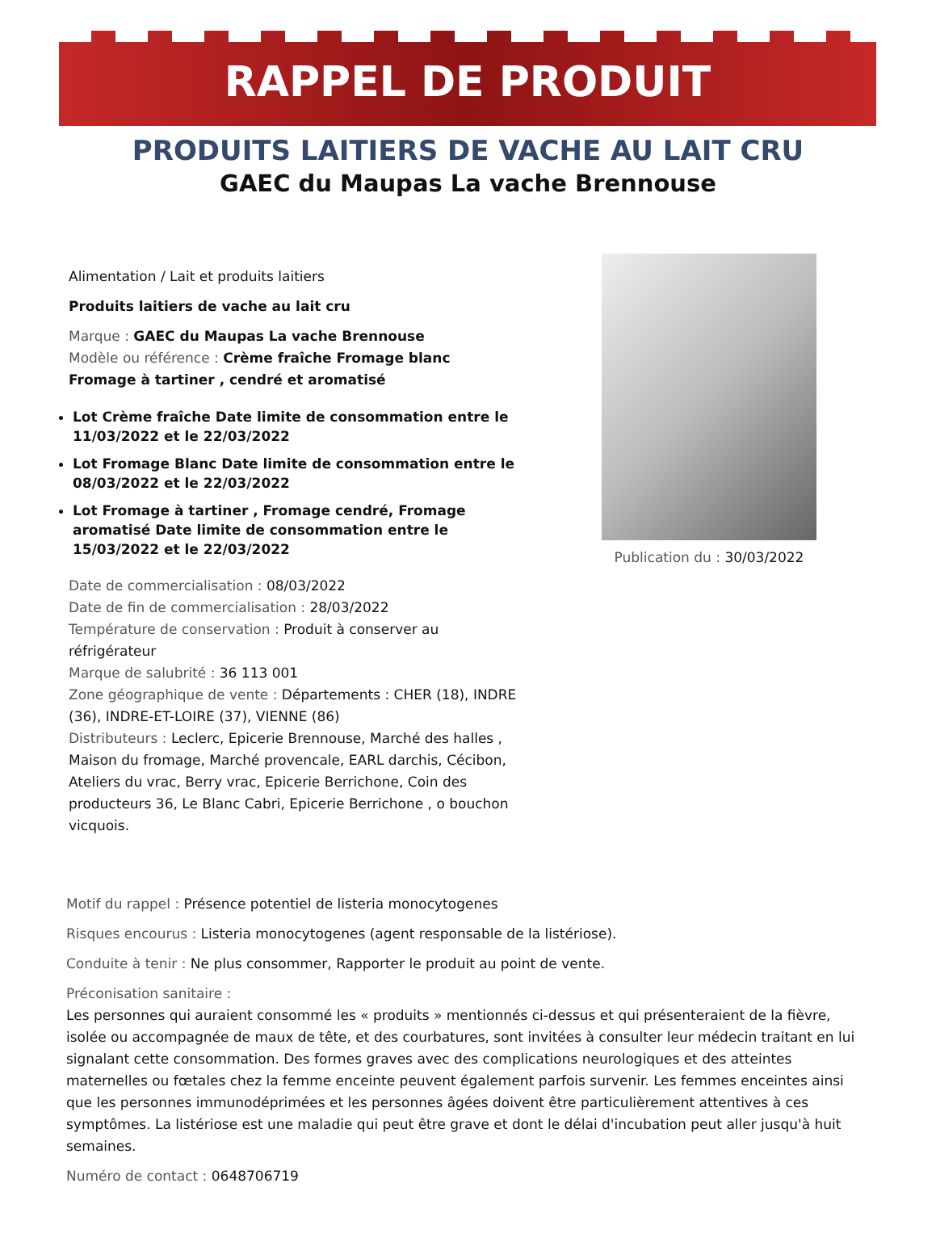RAPPEL DE PRODUIT
PRODUITS LAITIERS DE VACHE AU LAIT CRU
GAEC du Maupas La vache Brennouse
Alimentation / Lait et produits laitiers
Produits laitiers de vache au lait cru
Marque : GAEC du Maupas La vache Brennouse
Modèle ou référence : Crème fraîche Fromage blanc Fromage à tartiner , cendré et aromatisé
Lot Crème fraîche Date limite de consommation entre le 11/03/2022 et le 22/03/2022
Lot Fromage Blanc Date limite de consommation entre le 08/03/2022 et le 22/03/2022
Lot Fromage à tartiner , Fromage cendré, Fromage aromatisé Date limite de consommation entre le 15/03/2022 et le 22/03/2022
Date de commercialisation : 08/03/2022
Date de fin de commercialisation : 28/03/2022
Température de conservation : Produit à conserver au réfrigérateur
Marque de salubrité : 36 113 001
Zone géographique de vente : Départements : CHER (18), INDRE (36), INDRE-ET-LOIRE (37), VIENNE (86)
Distributeurs : Leclerc, Epicerie Brennouse, Marché des halles , Maison du fromage, Marché provencale, EARL darchis, Cécibon, Ateliers du vrac, Berry vrac, Epicerie Berrichone, Coin des producteurs 36, Le Blanc Cabri, Epicerie Berrichone , o bouchon vicquois.
Publication du : 30/03/2022
Motif du rappel : Présence potentiel de listeria monocytogenes
Risques encourus : Listeria monocytogenes (agent responsable de la listériose).
Conduite à tenir : Ne plus consommer, Rapporter le produit au point de vente.
Préconisation sanitaire :
Les personnes qui auraient consommé les « produits » mentionnés ci-dessus et qui présenteraient de la fièvre, isolée ou accompagnée de maux de tête, et des courbatures, sont invitées à consulter leur médecin traitant en lui signalant cette consommation. Des formes graves avec des complications neurologiques et des atteintes maternelles ou fœtales chez la femme enceinte peuvent également parfois survenir. Les femmes enceintes ainsi que les personnes immunodéprimées et les personnes âgées doivent être particulièrement attentives à ces symptômes. La listériose est une maladie qui peut être grave et dont le délai d'incubation peut aller jusqu'à huit semaines.
Numéro de contact : 0648706719